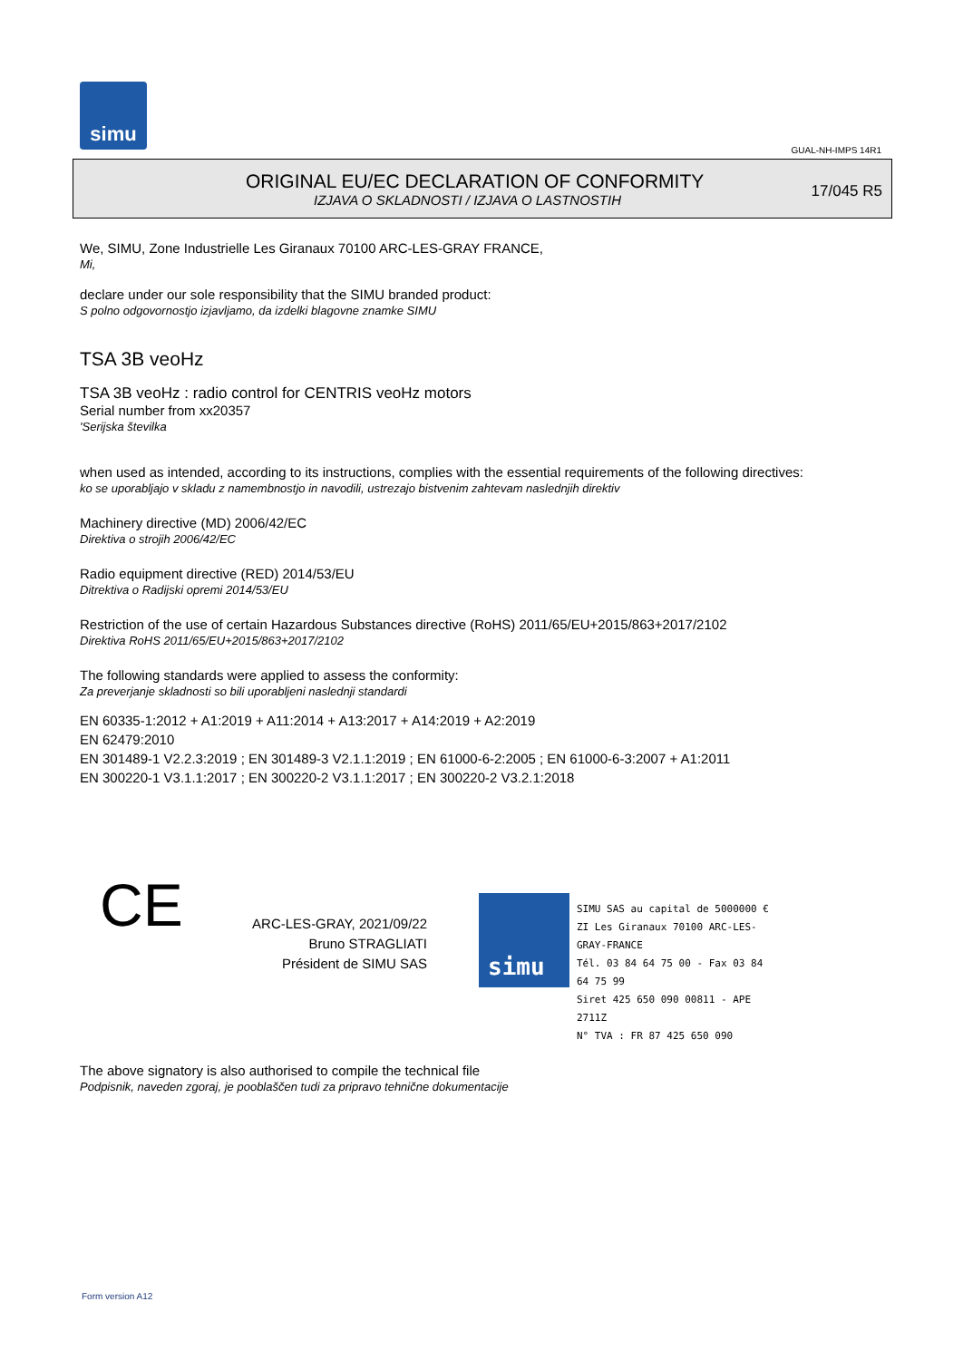simu
GUAL-NH-IMPS 14R1
ORIGINAL EU/EC DECLARATION OF CONFORMITY
IZJAVA O SKLADNOSTI / IZJAVA O LASTNOSTIH
17/045 R5
We, SIMU, Zone Industrielle Les Giranaux 70100 ARC-LES-GRAY FRANCE,
Mi,
declare under our sole responsibility that the SIMU branded product:
S polno odgovornostjo izjavljamo, da izdelki blagovne znamke SIMU
TSA 3B veoHz
TSA 3B veoHz : radio control for CENTRIS veoHz motors
Serial number from xx20357
'Serijska številka
when used as intended, according to its instructions, complies with the essential requirements of the following directives:
ko se uporabljajo v skladu z namembnostjo in navodili, ustrezajo bistvenim zahtevam naslednjih direktiv
Machinery directive (MD) 2006/42/EC
Direktiva o strojih 2006/42/EC
Radio equipment directive (RED) 2014/53/EU
Ditrektiva o Radijski opremi 2014/53/EU
Restriction of the use of certain Hazardous Substances directive (RoHS) 2011/65/EU+2015/863+2017/2102
Direktiva RoHS 2011/65/EU+2015/863+2017/2102
The following standards were applied to assess the conformity:
Za preverjanje skladnosti so bili uporabljeni naslednji standardi
EN 60335-1:2012 + A1:2019 + A11:2014 + A13:2017 + A14:2019 + A2:2019
EN 62479:2010
EN 301489-1 V2.2.3:2019 ; EN 301489-3 V2.1.1:2019 ; EN 61000-6-2:2005 ; EN 61000-6-3:2007 + A1:2011
EN 300220-1 V3.1.1:2017 ; EN 300220-2 V3.1.1:2017 ; EN 300220-2 V3.2.1:2018
CE
ARC-LES-GRAY, 2021/09/22
Bruno STRAGLIATI
Président de SIMU SAS
simu
SIMU SAS au capital de 5000000 €
ZI Les Giranaux 70100 ARC-LES-GRAY-FRANCE
Tél. 03 84 64 75 00 - Fax 03 84 64 75 99
Siret 425 650 090 00811 - APE 2711Z
N° TVA : FR 87 425 650 090
The above signatory is also authorised to compile the technical file
Podpisnik, naveden zgoraj, je pooblaščen tudi za pripravo tehnične dokumentacije
Form version A12